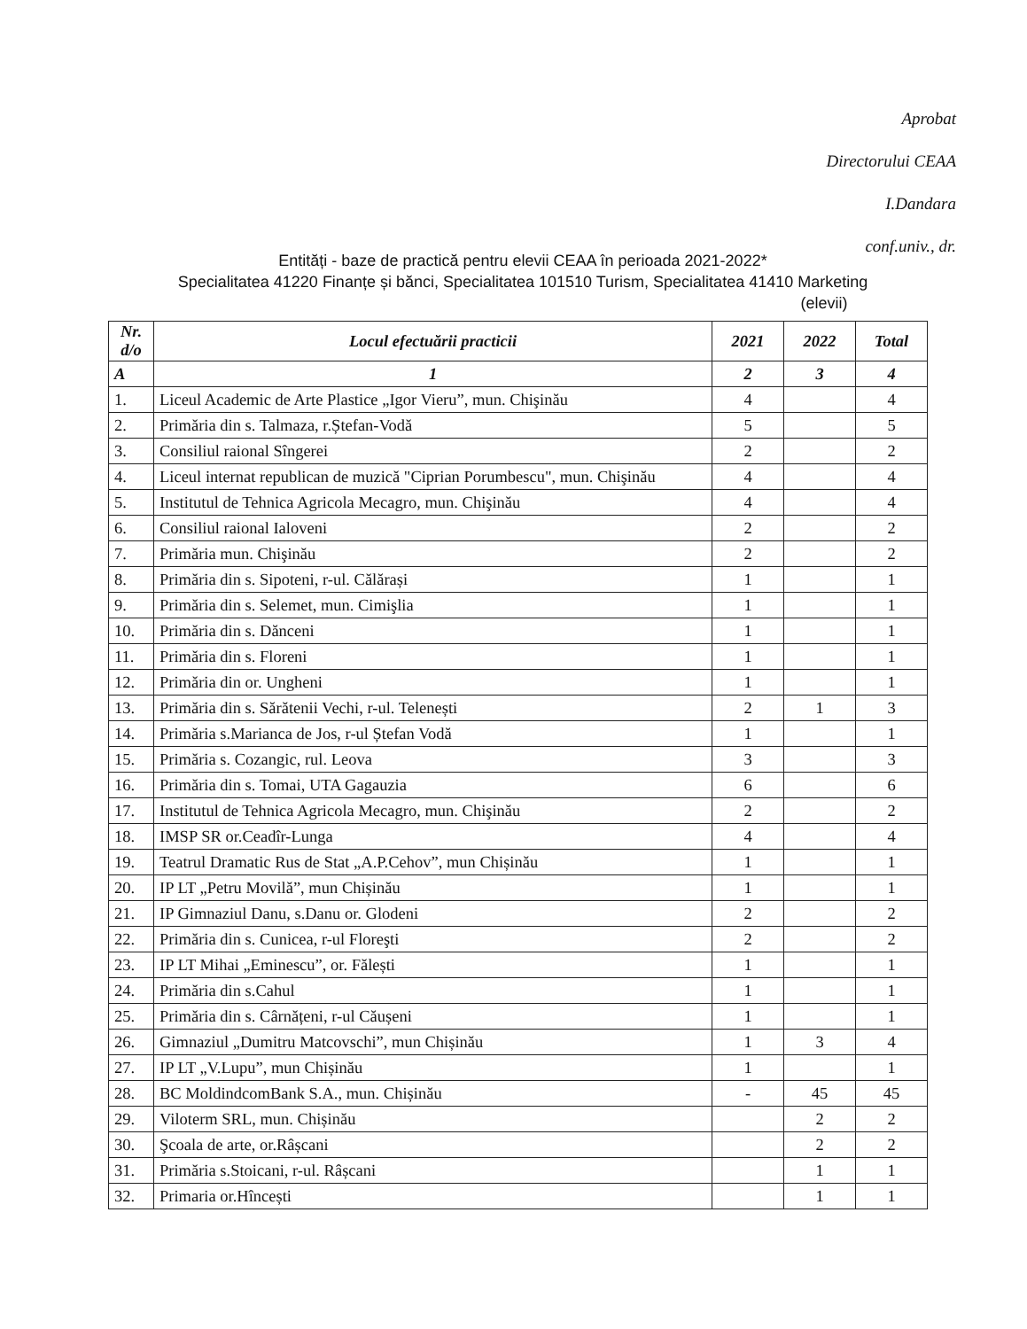Aprobat
Directorului CEAA
I.Dandara
conf.univ., dr.
Entități - baze de practică pentru elevii CEAA în perioada 2021-2022*
Specialitatea 41220 Finanțe și bănci, Specialitatea 101510 Turism, Specialitatea 41410 Marketing
(elevii)
| Nr. d/o | Locul efectuării practicii | 2021 | 2022 | Total |
| --- | --- | --- | --- | --- |
| A | 1 | 2 | 3 | 4 |
| 1. | Liceul Academic de Arte Plastice „Igor Vieru”, mun. Chişinău | 4 | | 4 |
| 2. | Primăria din s. Talmaza, r.Ștefan-Vodă | 5 | | 5 |
| 3. | Consiliul raional Sîngerei | 2 | | 2 |
| 4. | Liceul internat republican de muzică "Ciprian Porumbescu", mun. Chişinău | 4 | | 4 |
| 5. | Institutul de Tehnica Agricola Mecagro, mun. Chişinău | 4 | | 4 |
| 6. | Consiliul raional Ialoveni | 2 | | 2 |
| 7. | Primăria mun. Chişinău | 2 | | 2 |
| 8. | Primăria din s. Sipoteni, r-ul. Călărași | 1 | | 1 |
| 9. | Primăria din s. Selemet, mun. Cimişlia | 1 | | 1 |
| 10. | Primăria din s. Dănceni | 1 | | 1 |
| 11. | Primăria din s. Floreni | 1 | | 1 |
| 12. | Primăria din or. Ungheni | 1 | | 1 |
| 13. | Primăria din s. Sărătenii Vechi, r-ul. Telenești | 2 | 1 | 3 |
| 14. | Primăria s.Marianca de Jos, r-ul Ștefan Vodă | 1 | | 1 |
| 15. | Primăria s. Cozangic, rul. Leova | 3 | | 3 |
| 16. | Primăria din s. Tomai, UTA Gagauzia | 6 | | 6 |
| 17. | Institutul de Tehnica Agricola Mecagro, mun. Chişinău | 2 | | 2 |
| 18. | IMSP SR or.Ceadîr-Lunga | 4 | | 4 |
| 19. | Teatrul Dramatic Rus de Stat „A.P.Cehov”, mun Chișinău | 1 | | 1 |
| 20. | IP LT „Petru Movilă”, mun Chișinău | 1 | | 1 |
| 21. | IP Gimnaziul Danu, s.Danu or. Glodeni | 2 | | 2 |
| 22. | Primăria din s. Cunicea, r-ul Floreşti | 2 | | 2 |
| 23. | IP LT Mihai „Eminescu”, or. Fălești | 1 | | 1 |
| 24. | Primăria din s.Cahul | 1 | | 1 |
| 25. | Primăria din s. Cârnățeni, r-ul Căușeni | 1 | | 1 |
| 26. | Gimnaziul „Dumitru Matcovschi”, mun Chișinău | 1 | 3 | 4 |
| 27. | IP LT „V.Lupu”, mun Chișinău | 1 | | 1 |
| 28. | BC MoldindcomBank S.A., mun. Chișinău | - | 45 | 45 |
| 29. | Viloterm SRL, mun. Chișinău | | 2 | 2 |
| 30. | Şcoala de arte, or.Râșcani | | 2 | 2 |
| 31. | Primăria s.Stoicani, r-ul. Râșcani | | 1 | 1 |
| 32. | Primaria or.Hîncești | | 1 | 1 |